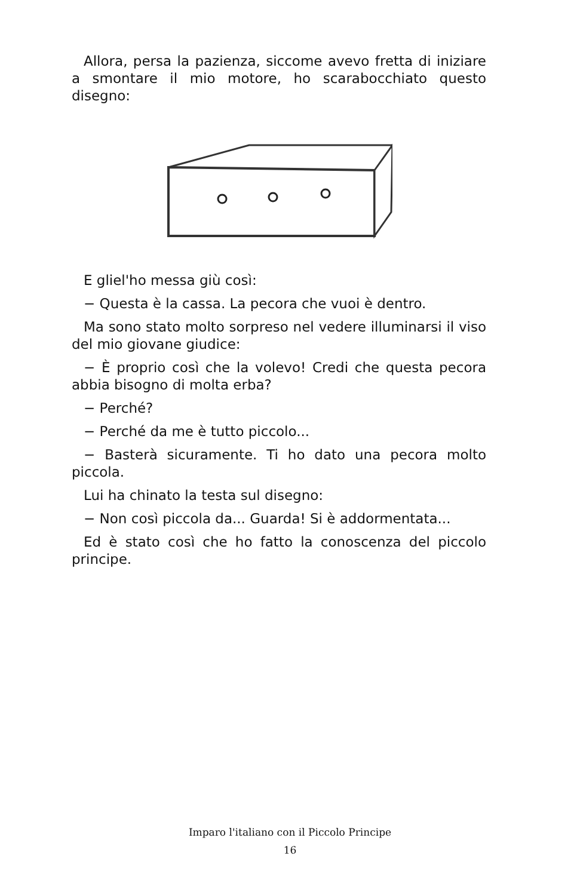Allora, persa la pazienza, siccome avevo fretta di iniziare a smontare il mio motore, ho scarabocchiato questo disegno:
E gliel'ho messa giù così:
− Questa è la cassa. La pecora che vuoi è dentro.
Ma sono stato molto sorpreso nel vedere illuminarsi il viso del mio giovane giudice:
− È proprio così che la volevo! Credi che questa pecora abbia bisogno di molta erba?
− Perché?
− Perché da me è tutto piccolo...
− Basterà sicuramente. Ti ho dato una pecora molto piccola.
Lui ha chinato la testa sul disegno:
− Non così piccola da... Guarda! Si è addormentata...
Ed è stato così che ho fatto la conoscenza del piccolo principe.
Imparo l'italiano con il Piccolo Principe
16